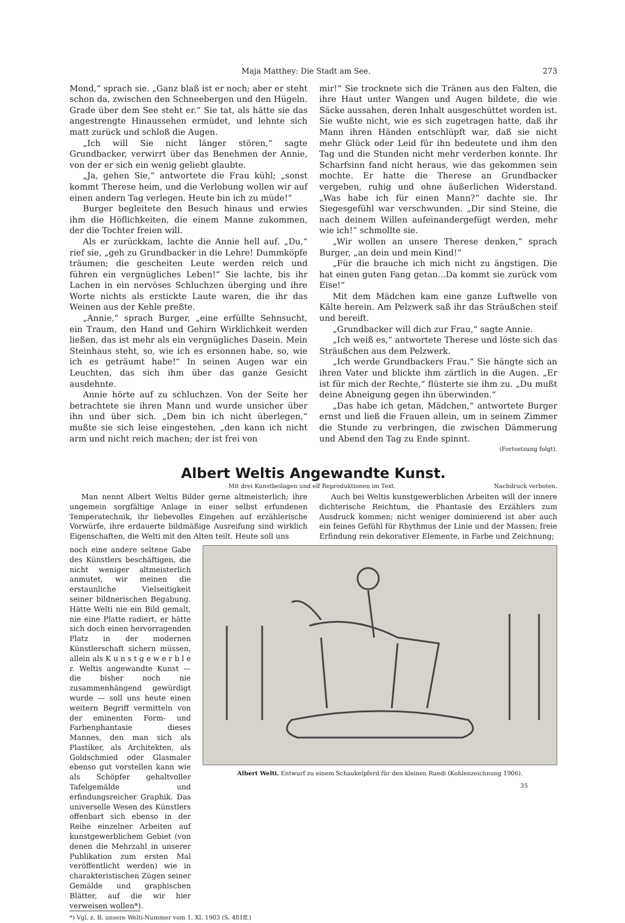Maja Matthey: Die Stadt am See. 273
Mond,“ sprach sie. „Ganz blaß ist er noch; aber er steht schon da, zwischen den Schneebergen und den Hügeln. Grade über dem See steht er.“ Sie tat, als hätte sie das angestrengte Hinaussehen ermüdet, und lehnte sich matt zurück und schloß die Augen.
„Ich will Sie nicht länger stören,“ sagte Grundbacker, verwirrt über das Benehmen der Annie, von der er sich ein wenig geliebt glaubte.
„Ja, gehen Sie,“ antwortete die Frau kühl; „sonst kommt Therese heim, und die Verlobung wollen wir auf einen andern Tag verlegen. Heute bin ich zu müde!“
Burger begleitete den Besuch hinaus und erwies ihm die Höflichkeiten, die einem Manne zukommen, der die Tochter freien will.
Als er zurückkam, lachte die Annie hell auf. „Du,“ rief sie, „geh zu Grundbacker in die Lehre! Dummköpfe träumen; die gescheiten Leute werden reich und führen ein vergnügliches Leben!“ Sie lachte, bis ihr Lachen in ein nervöses Schluchzen überging und ihre Worte nichts als erstickte Laute waren, die ihr das Weinen aus der Kehle preßte.
„Annie,“ sprach Burger, „eine erfüllte Sehnsucht, ein Traum, den Hand und Gehirn Wirklichkeit werden ließen, das ist mehr als ein vergnügliches Dasein. Mein Steinhaus steht, so, wie ich es ersonnen habe, so, wie ich es geträumt habe!“ In seinen Augen war ein Leuchten, das sich ihm über das ganze Gesicht ausdehnte.
Annie hörte auf zu schluchzen. Von der Seite her betrachtete sie ihren Mann und wurde unsicher über ihn und über sich. „Dem bin ich nicht überlegen,“ mußte sie sich leise eingestehen, „den kann ich nicht arm und nicht reich machen; der ist frei von
mir!“ Sie trocknete sich die Tränen aus den Falten, die ihre Haut unter Wangen und Augen bildete, die wie Säcke aussahen, deren Inhalt ausgeschüttet worden ist. Sie wußte nicht, wie es sich zugetragen hatte, daß ihr Mann ihren Händen entschlüpft war, daß sie nicht mehr Glück oder Leid für ihn bedeutete und ihm den Tag und die Stunden nicht mehr verderben konnte. Ihr Scharfsinn fand nicht heraus, wie das gekommen sein mochte. Er hatte die Therese an Grundbacker vergeben, ruhig und ohne äußerlichen Widerstand. „Was habe ich für einen Mann?“ dachte sie. Ihr Siegesgefühl war verschwunden. „Dir sind Steine, die nach deinem Willen aufeinandergefügt werden, mehr wie ich!“ schmollte sie.
„Wir wollen an unsere Therese denken,“ sprach Burger, „an dein und mein Kind!“
„Für die brauche ich mich nicht zu ängstigen. Die hat einen guten Fang getan...Da kommt sie zurück vom Eise!“
Mit dem Mädchen kam eine ganze Luftwelle von Kälte herein. Am Pelzwerk saß ihr das Sträußchen steif und bereift.
„Grundbacker will dich zur Frau,“ sagte Annie.
„Ich weiß es,“ antwortete Therese und löste sich das Sträußchen aus dem Pelzwerk.
„Ich werde Grundbackers Frau.“ Sie hängte sich an ihren Vater und blickte ihm zärtlich in die Augen. „Er ist für mich der Rechte,“ flüsterte sie ihm zu. „Du mußt deine Abneigung gegen ihn überwinden.“
„Das habe ich getan, Mädchen,“ antwortete Burger ernst und ließ die Frauen allein, um in seinem Zimmer die Stunde zu verbringen, die zwischen Dämmerung und Abend den Tag zu Ende spinnt.
(Fortsetzung folgt).
Albert Weltis Angewandte Kunst.
Mit drei Kunstbeilagen und elf Reproduktionen im Text. Nachdruck verboten.
Man nennt Albert Weltis Bilder gerne altmeisterlich; ihre ungemein sorgfältige Anlage in einer selbst erfundenen Temperatechnik, ihr liebevolles Eingehen auf erzählerische Vorwürfe, ihre erdauerte bildmäßige Ausreifung sind wirklich Eigenschaften, die Welti mit den Alten teilt. Heute soll uns
Auch bei Weltis kunstgewerblichen Arbeiten will der innere dichterische Reichtum, die Phantasie des Erzählers zum Ausdruck kommen; nicht weniger dominierend ist aber auch ein feines Gefühl für Rhythmus der Linie und der Massen; freie Erfindung rein dekorativer Elemente, in Farbe und Zeichnung;
noch eine andere seltene Gabe des Künstlers beschäftigen, die nicht weniger altmeisterlich anmutet, wir meinen die erstaunliche Vielseitigkeit seiner bildnerischen Begabung. Hätte Welti nie ein Bild gemalt, nie eine Platte radiert, er hätte sich doch einen hervorragenden Platz in der modernen Künstlerschaft sichern müssen, allein als K u n s t g e w e r b l e r. Weltis angewandte Kunst — die bisher noch nie zusammenhängend gewürdigt wurde — soll uns heute einen weitern Begriff vermitteln von der eminenten Form- und Farbenphantasie dieses Mannes, den man sich als Plastiker, als Architekten, als Goldschmied oder Glasmaler ebenso gut vorstellen kann wie als Schöpfer gehaltvoller Tafelgemälde und erfindungsreicher Graphik. Das universelle Wesen des Künstlers offenbart sich ebenso in der Reihe einzelner Arbeiten auf kunstgewerblichem Gebiet (von denen die Mehrzahl in unserer Publikation zum ersten Mal veröffentlicht werden) wie in charakteristischen Zügen seiner Gemälde und graphischen Blätter, auf die wir hier verweisen wollen*).
*) Vgl. z. B. unsere Welti-Nummer vom 1. XI. 1903 (S. 481ff.)
Albert Welti. Entwurf zu einem Schaukelpferd für den kleinen Ruedi (Kohlenzeichnung 1906).
35